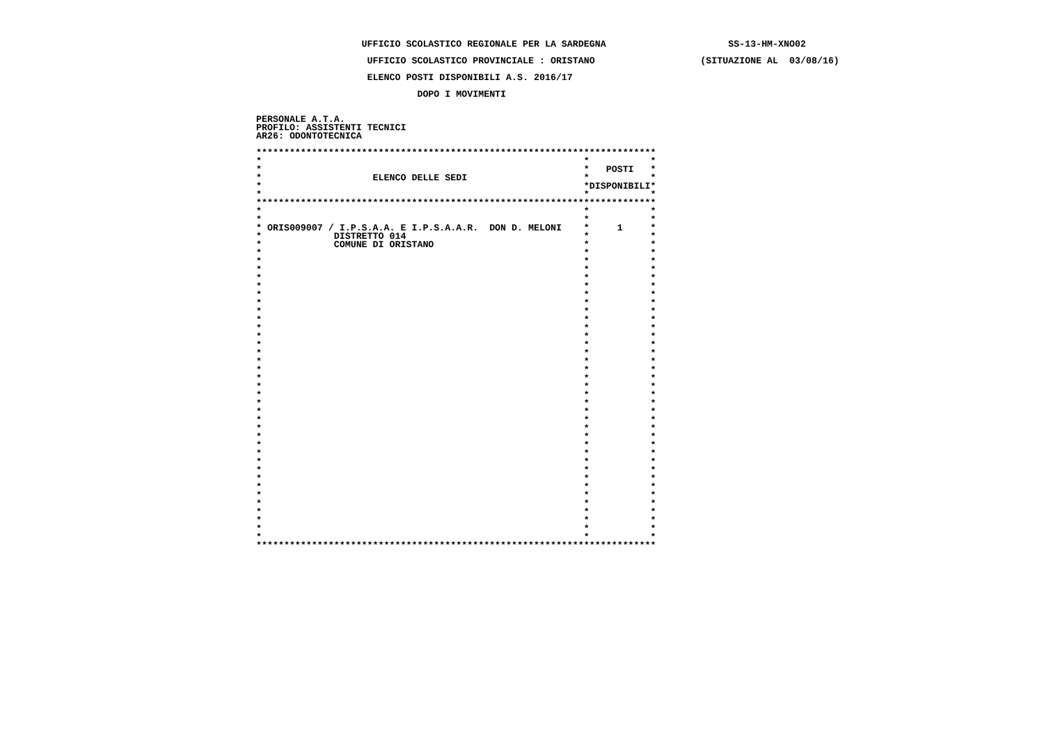UFFICIO SCOLASTICO REGIONALE PER LA SARDEGNA                      SS-13-HM-XNO02

                    UFFICIO SCOLASTICO PROVINCIALE : ORISTANO                   (SITUAZIONE AL  03/08/16)

                    ELENCO POSTI DISPONIBILI A.S. 2016/17

                             DOPO I MOVIMENTI


PERSONALE A.T.A.
PROFILO: ASSISTENTI TECNICI
AR26: ODONTOTECNICA

************************************************************************
*                                                          *           *
*                                                          *   POSTI   *
*                    ELENCO DELLE SEDI                     *           *
*                                                          *DISPONIBILI*
*                                                          *           *
************************************************************************
*                                                          *           *
*                                                          *           *
* ORIS009007 / I.P.S.A.A. E I.P.S.A.A.R.  DON D. MELONI    *     1     *
*             DISTRETTO 014                                *           *
*             COMUNE DI ORISTANO                           *           *
*                                                          *           *
*                                                          *           *
*                                                          *           *
*                                                          *           *
*                                                          *           *
*                                                          *           *
*                                                          *           *
*                                                          *           *
*                                                          *           *
*                                                          *           *
*                                                          *           *
*                                                          *           *
*                                                          *           *
*                                                          *           *
*                                                          *           *
*                                                          *           *
*                                                          *           *
*                                                          *           *
*                                                          *           *
*                                                          *           *
*                                                          *           *
*                                                          *           *
*                                                          *           *
*                                                          *           *
*                                                          *           *
*                                                          *           *
*                                                          *           *
*                                                          *           *
*                                                          *           *
*                                                          *           *
*                                                          *           *
*                                                          *           *
*                                                          *           *
*                                                          *           *
*                                                          *           *
************************************************************************